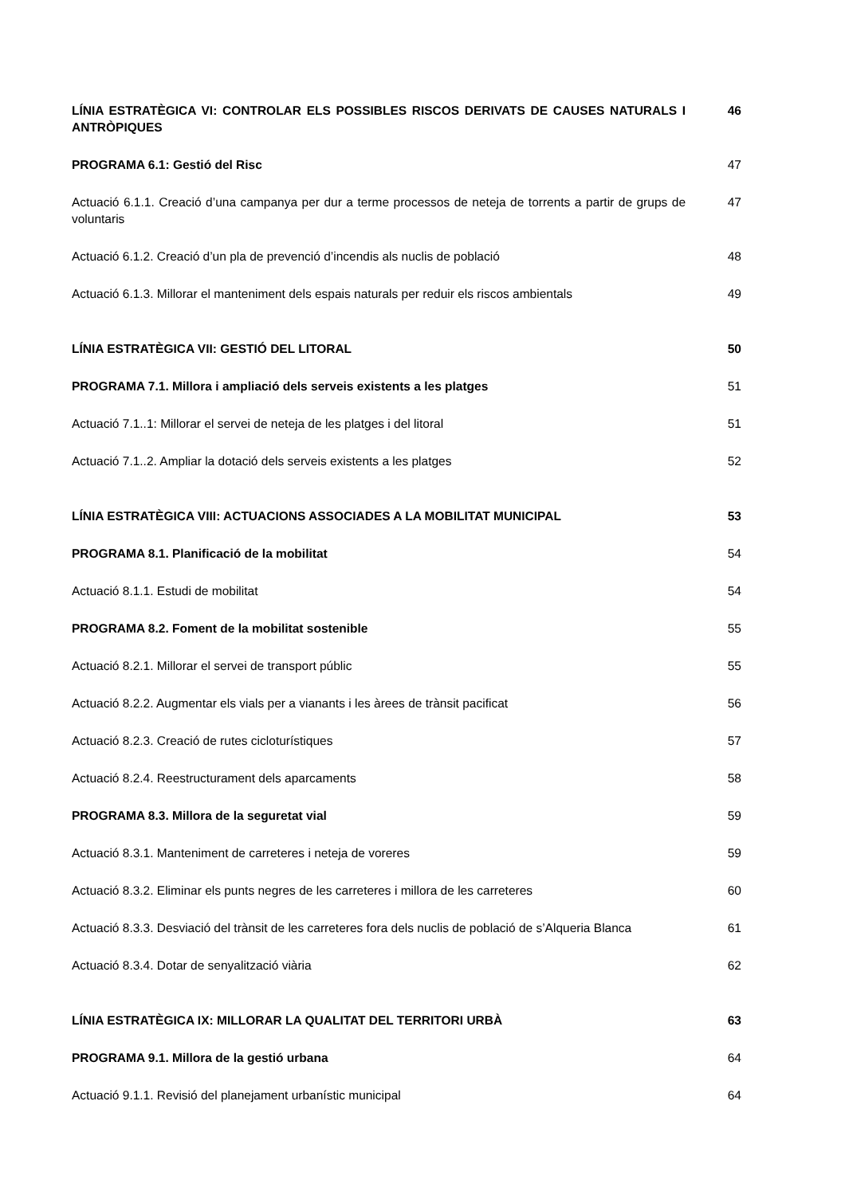LÍNIA ESTRATÈGICA VI: CONTROLAR ELS POSSIBLES RISCOS DERIVATS DE CAUSES NATURALS I ANTRÒPIQUES
46
PROGRAMA 6.1: Gestió del Risc 47
Actuació 6.1.1. Creació d’una campanya per dur a terme processos de neteja de torrents a partir de grups de voluntaris
47
Actuació 6.1.2. Creació d’un pla de prevenció d’incendis als nuclis de població 48
Actuació 6.1.3. Millorar el manteniment dels espais naturals per reduir els riscos ambientals
49
LÍNIA ESTRATÈGICA VII: GESTIÓ DEL LITORAL 50
PROGRAMA 7.1. Millora i ampliació dels serveis existents a les platges 51
Actuació 7.1..1: Millorar el servei de neteja de les platges i del litoral 51
Actuació 7.1..2. Ampliar la dotació dels serveis existents a les platges 52
LÍNIA ESTRATÈGICA VIII: ACTUACIONS ASSOCIADES A LA MOBILITAT MUNICIPAL 53
PROGRAMA 8.1. Planificació de la mobilitat 54
Actuació 8.1.1. Estudi de mobilitat 54
PROGRAMA 8.2. Foment de la mobilitat sostenible 55
Actuació 8.2.1. Millorar el servei de transport públic 55
Actuació 8.2.2. Augmentar els vials per a vianants i les àrees de trànsit pacificat
56
Actuació 8.2.3. Creació de rutes cicloturístiques 57
Actuació 8.2.4. Reestructurament dels aparcaments 58
PROGRAMA 8.3. Millora de la seguretat vial 59
Actuació 8.3.1. Manteniment de carreteres i neteja de voreres 59
Actuació 8.3.2. Eliminar els punts negres de les carreteres i millora de les carreteres
60
Actuació 8.3.3. Desviació del trànsit de les carreteres fora dels nuclis de població de s’Alqueria Blanca
61
Actuació 8.3.4. Dotar de senyalització viària 62
LÍNIA ESTRATÈGICA IX: MILLORAR LA QUALITAT DEL TERRITORI URBÀ 63
PROGRAMA 9.1. Millora de la gestió urbana 64
Actuació 9.1.1. Revisió del planejament urbanístic municipal 64